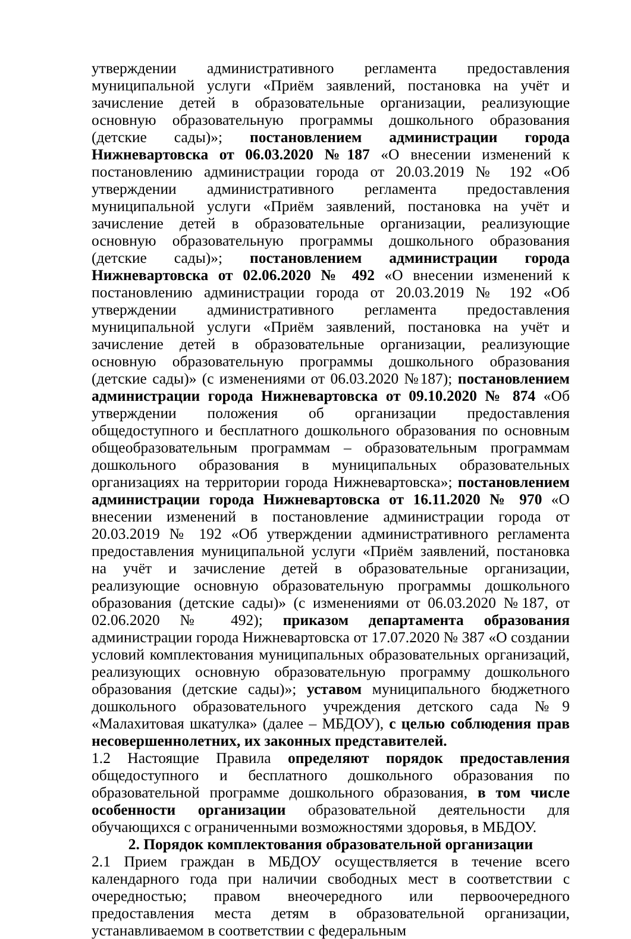утверждении административного регламента предоставления муниципальной услуги «Приём заявлений, постановка на учёт и зачисление детей в образовательные организации, реализующие основную образовательную программы дошкольного образования (детские сады)»; постановлением администрации города Нижневартовска от 06.03.2020 №187 «О внесении изменений к постановлению администрации города от 20.03.2019 № 192 «Об утверждении административного регламента предоставления муниципальной услуги «Приём заявлений, постановка на учёт и зачисление детей в образовательные организации, реализующие основную образовательную программы дошкольного образования (детские сады)»; постановлением администрации города Нижневартовска от 02.06.2020 № 492 «О внесении изменений к постановлению администрации города от 20.03.2019 № 192 «Об утверждении административного регламента предоставления муниципальной услуги «Приём заявлений, постановка на учёт и зачисление детей в образовательные организации, реализующие основную образовательную программы дошкольного образования (детские сады)» (с изменениями от 06.03.2020 №187); постановлением администрации города Нижневартовска от 09.10.2020 № 874 «Об утверждении положения об организации предоставления общедоступного и бесплатного дошкольного образования по основным общеобразовательным программам – образовательным программам дошкольного образования в муниципальных образовательных организациях на территории города Нижневартовска»; постановлением администрации города Нижневартовска от 16.11.2020 № 970 «О внесении изменений в постановление администрации города от 20.03.2019 № 192 «Об утверждении административного регламента предоставления муниципальной услуги «Приём заявлений, постановка на учёт и зачисление детей в образовательные организации, реализующие основную образовательную программы дошкольного образования (детские сады)» (с изменениями от 06.03.2020 №187, от 02.06.2020 № 492); приказом департамента образования администрации города Нижневартовска от 17.07.2020 № 387 «О создании условий комплектования муниципальных образовательных организаций, реализующих основную образовательную программу дошкольного образования (детские сады)»; уставом муниципального бюджетного дошкольного образовательного учреждения детского сада №9 «Малахитовая шкатулка» (далее – МБДОУ), с целью соблюдения прав несовершеннолетних, их законных представителей.
1.2 Настоящие Правила определяют порядок предоставления общедоступного и бесплатного дошкольного образования по образовательной программе дошкольного образования, в том числе особенности организации образовательной деятельности для обучающихся с ограниченными возможностями здоровья, в МБДОУ.
2. Порядок комплектования образовательной организации
2.1 Прием граждан в МБДОУ осуществляется в течение всего календарного года при наличии свободных мест в соответствии с очередностью; правом внеочередного или первоочередного предоставления места детям в образовательной организации, устанавливаемом в соответствии с федеральным